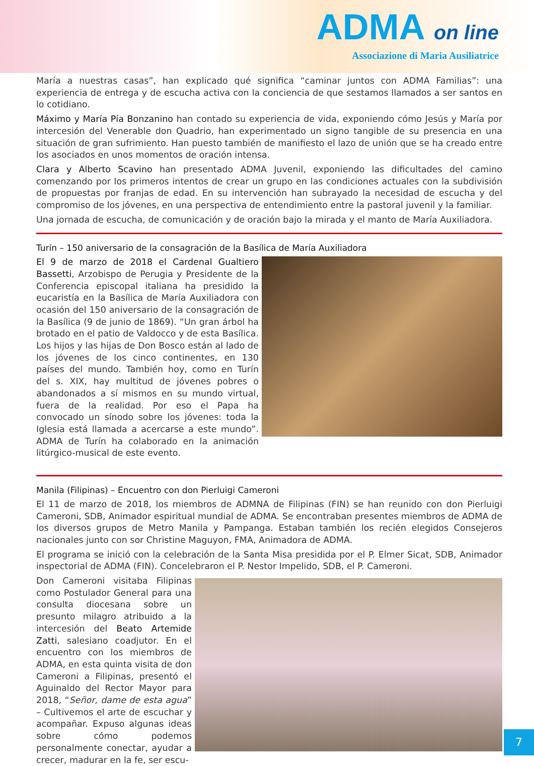ADMA on line
Associazione di Maria Ausiliatrice
María a nuestras casas”, han explicado qué significa “caminar juntos con ADMA Familias”: una experiencia de entrega y de escucha activa con la conciencia de que sestamos llamados a ser santos en lo cotidiano.
Máximo y María Pía Bonzanino han contado su experiencia de vida, exponiendo cómo Jesús y María por intercesión del Venerable don Quadrio, han experimentado un signo tangible de su presencia en una situación de gran sufrimiento. Han puesto también de manifiesto el lazo de unión que se ha creado entre los asociados en unos momentos de oración intensa.
Clara y Alberto Scavino han presentado ADMA Juvenil, exponiendo las dificultades del camino comenzando por los primeros intentos de crear un grupo en las condiciones actuales con la subdivisión de propuestas por franjas de edad. En su intervención han subrayado la necesidad de escucha y del compromiso de los jóvenes, en una perspectiva de entendimiento entre la pastoral juvenil y la familiar.
Una jornada de escucha, de comunicación y de oración bajo la mirada y el manto de María Auxiliadora.
Turín – 150 aniversario de la consagración de la Basílica de María Auxiliadora
El 9 de marzo de 2018 el Cardenal Gualtiero Bassetti, Arzobispo de Perugia y Presidente de la Conferencia episcopal italiana ha presidido la eucaristía en la Basílica de María Auxiliadora con ocasión del 150 aniversario de la consagración de la Basílica (9 de junio de 1869). “Un gran árbol ha brotado en el patio de Valdocco y de esta Basílica. Los hijos y las hijas de Don Bosco están al lado de los jóvenes de los cinco continentes, en 130 países del mundo. También hoy, como en Turín del s. XIX, hay multitud de jóvenes pobres o abandonados a sí mismos en su mundo virtual, fuera de la realidad. Por eso el Papa ha convocado un sínodo sobre los jóvenes: toda la Iglesia está llamada a acercarse a este mundo”. ADMA de Turín ha colaborado en la animación litúrgico-musical de este evento.
Manila (Filipinas) – Encuentro con don Pierluigi Cameroni
El 11 de marzo de 2018, los miembros de ADMNA de Filipinas (FIN) se han reunido con don Pierluigi Cameroni, SDB, Animador espiritual mundial de ADMA. Se encontraban presentes miembros de ADMA de los diversos grupos de Metro Manila y Pampanga. Estaban también los recién elegidos Consejeros nacionales junto con sor Christine Maguyon, FMA, Animadora de ADMA.
El programa se inició con la celebración de la Santa Misa presidida por el P. Elmer Sicat, SDB, Animador inspectorial de ADMA (FIN). Concelebraron el P. Nestor Impelido, SDB, el P. Cameroni.
Don Cameroni visitaba Filipinas como Postulador General para una consulta diocesana sobre un presunto milagro atribuido a la intercesión del Beato Artemide Zatti, salesiano coadjutor. En el encuentro con los miembros de ADMA, en esta quinta visita de don Cameroni a Filipinas, presentó el Aguinaldo del Rector Mayor para 2018, “Señor, dame de esta agua” – Cultivemos el arte de escuchar y acompañar. Expuso algunas ideas sobre cómo podemos personalmente conectar, ayudar a crecer, madurar en la fe, ser escu-
7